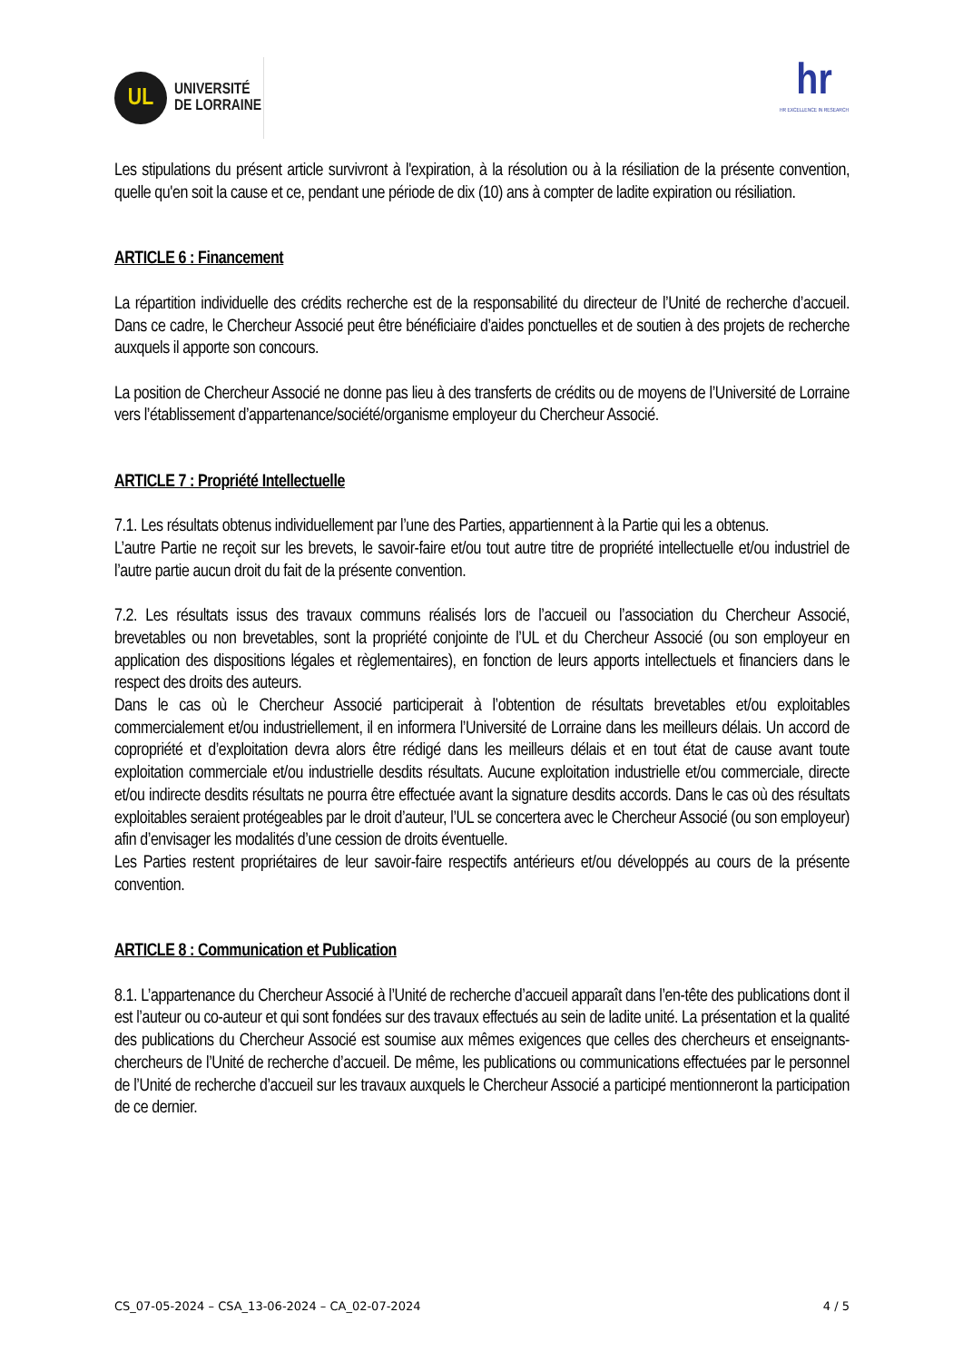UL
UNIVERSITÉ
DE LORRAINE
hr
HR EXCELLENCE IN RESEARCH
Les stipulations du présent article survivront à l'expiration, à la résolution ou à la résiliation de la présente convention, quelle qu'en soit la cause et ce, pendant une période de dix (10) ans à compter de ladite expiration ou résiliation.
ARTICLE 6 : Financement
La répartition individuelle des crédits recherche est de la responsabilité du directeur de l’Unité de recherche d’accueil. Dans ce cadre, le Chercheur Associé peut être bénéficiaire d’aides ponctuelles et de soutien à des projets de recherche auxquels il apporte son concours.
La position de Chercheur Associé ne donne pas lieu à des transferts de crédits ou de moyens de l’Université de Lorraine vers l’établissement d’appartenance/société/organisme employeur du Chercheur Associé.
ARTICLE 7 : Propriété Intellectuelle
7.1. Les résultats obtenus individuellement par l’une des Parties, appartiennent à la Partie qui les a obtenus.
L’autre Partie ne reçoit sur les brevets, le savoir-faire et/ou tout autre titre de propriété intellectuelle et/ou industriel de l’autre partie aucun droit du fait de la présente convention.
7.2. Les résultats issus des travaux communs réalisés lors de l’accueil ou l’association du Chercheur Associé, brevetables ou non brevetables, sont la propriété conjointe de l’UL et du Chercheur Associé (ou son employeur en application des dispositions légales et règlementaires), en fonction de leurs apports intellectuels et financiers dans le respect des droits des auteurs.
Dans le cas où le Chercheur Associé participerait à l’obtention de résultats brevetables et/ou exploitables commercialement et/ou industriellement, il en informera l’Université de Lorraine dans les meilleurs délais. Un accord de copropriété et d’exploitation devra alors être rédigé dans les meilleurs délais et en tout état de cause avant toute exploitation commerciale et/ou industrielle desdits résultats. Aucune exploitation industrielle et/ou commerciale, directe et/ou indirecte desdits résultats ne pourra être effectuée avant la signature desdits accords. Dans le cas où des résultats exploitables seraient protégeables par le droit d’auteur, l’UL se concertera avec le Chercheur Associé (ou son employeur) afin d’envisager les modalités d’une cession de droits éventuelle.
Les Parties restent propriétaires de leur savoir-faire respectifs antérieurs et/ou développés au cours de la présente convention.
ARTICLE 8 : Communication et Publication
8.1. L’appartenance du Chercheur Associé à l’Unité de recherche d’accueil apparaît dans l’en-tête des publications dont il est l’auteur ou co-auteur et qui sont fondées sur des travaux effectués au sein de ladite unité. La présentation et la qualité des publications du Chercheur Associé est soumise aux mêmes exigences que celles des chercheurs et enseignants-chercheurs de l’Unité de recherche d’accueil. De même, les publications ou communications effectuées par le personnel de l’Unité de recherche d’accueil sur les travaux auxquels le Chercheur Associé a participé mentionneront la participation de ce dernier.
CS_07-05-2024 – CSA_13-06-2024 – CA_02-07-2024 4 / 5